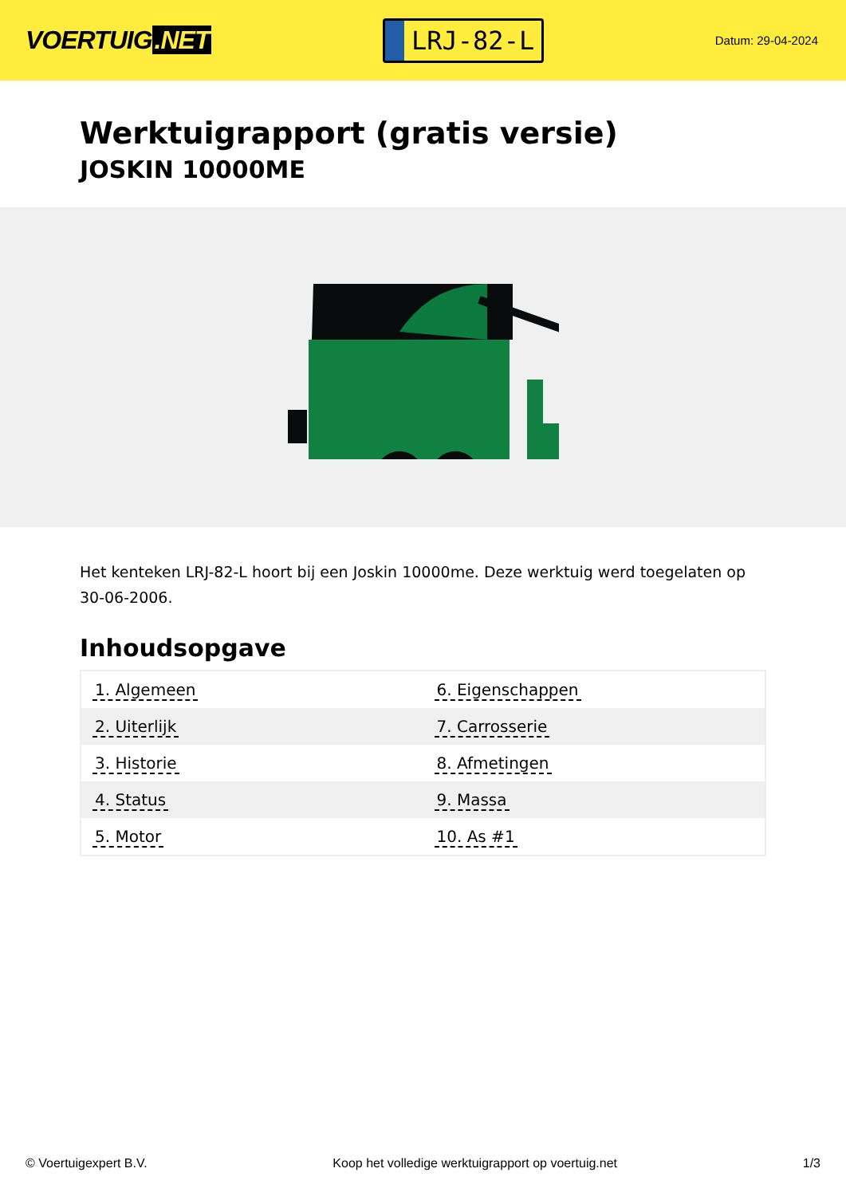VOERTUIG.NET
LRJ-82-L
Datum: 29-04-2024
Werktuigrapport (gratis versie)
JOSKIN 10000ME
Het kenteken LRJ-82-L hoort bij een Joskin 10000me. Deze werktuig werd toegelaten op 30-06-2006.
Inhoudsopgave
| 1. Algemeen | 6. Eigenschappen |
| 2. Uiterlijk | 7. Carrosserie |
| 3. Historie | 8. Afmetingen |
| 4. Status | 9. Massa |
| 5. Motor | 10. As #1 |
© Voertuigexpert B.V. Koop het volledige werktuigrapport op voertuig.net 1/3